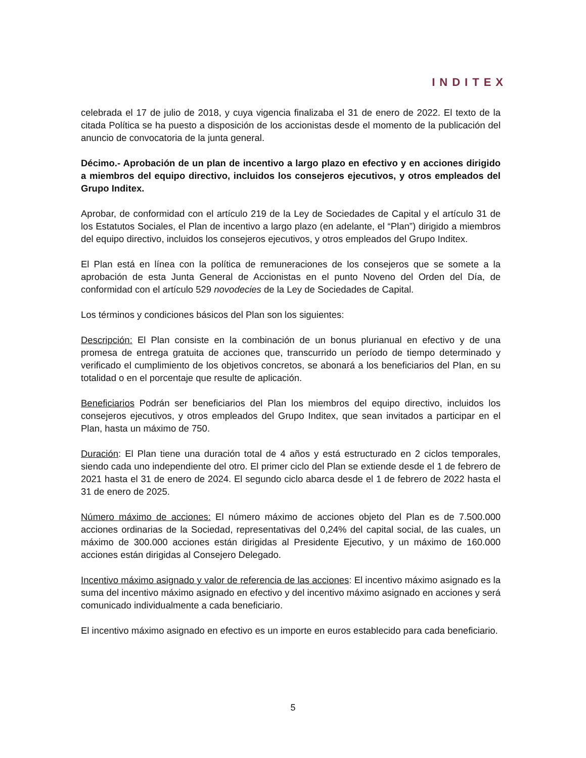INDITEX
celebrada el 17 de julio de 2018, y cuya vigencia finalizaba el 31 de enero de 2022. El texto de la citada Política se ha puesto a disposición de los accionistas desde el momento de la publicación del anuncio de convocatoria de la junta general.
Décimo.- Aprobación de un plan de incentivo a largo plazo en efectivo y en acciones dirigido a miembros del equipo directivo, incluidos los consejeros ejecutivos, y otros empleados del Grupo Inditex.
Aprobar, de conformidad con el artículo 219 de la Ley de Sociedades de Capital y el artículo 31 de los Estatutos Sociales, el Plan de incentivo a largo plazo (en adelante, el “Plan”) dirigido a miembros del equipo directivo, incluidos los consejeros ejecutivos, y otros empleados del Grupo Inditex.
El Plan está en línea con la política de remuneraciones de los consejeros que se somete a la aprobación de esta Junta General de Accionistas en el punto Noveno del Orden del Día, de conformidad con el artículo 529 novodecies de la Ley de Sociedades de Capital.
Los términos y condiciones básicos del Plan son los siguientes:
Descripción: El Plan consiste en la combinación de un bonus plurianual en efectivo y de una promesa de entrega gratuita de acciones que, transcurrido un período de tiempo determinado y verificado el cumplimiento de los objetivos concretos, se abonará a los beneficiarios del Plan, en su totalidad o en el porcentaje que resulte de aplicación.
Beneficiarios Podrán ser beneficiarios del Plan los miembros del equipo directivo, incluidos los consejeros ejecutivos, y otros empleados del Grupo Inditex, que sean invitados a participar en el Plan, hasta un máximo de 750.
Duración: El Plan tiene una duración total de 4 años y está estructurado en 2 ciclos temporales, siendo cada uno independiente del otro. El primer ciclo del Plan se extiende desde el 1 de febrero de 2021 hasta el 31 de enero de 2024. El segundo ciclo abarca desde el 1 de febrero de 2022 hasta el 31 de enero de 2025.
Número máximo de acciones: El número máximo de acciones objeto del Plan es de 7.500.000 acciones ordinarias de la Sociedad, representativas del 0,24% del capital social, de las cuales, un máximo de 300.000 acciones están dirigidas al Presidente Ejecutivo, y un máximo de 160.000 acciones están dirigidas al Consejero Delegado.
Incentivo máximo asignado y valor de referencia de las acciones: El incentivo máximo asignado es la suma del incentivo máximo asignado en efectivo y del incentivo máximo asignado en acciones y será comunicado individualmente a cada beneficiario.
El incentivo máximo asignado en efectivo es un importe en euros establecido para cada beneficiario.
5